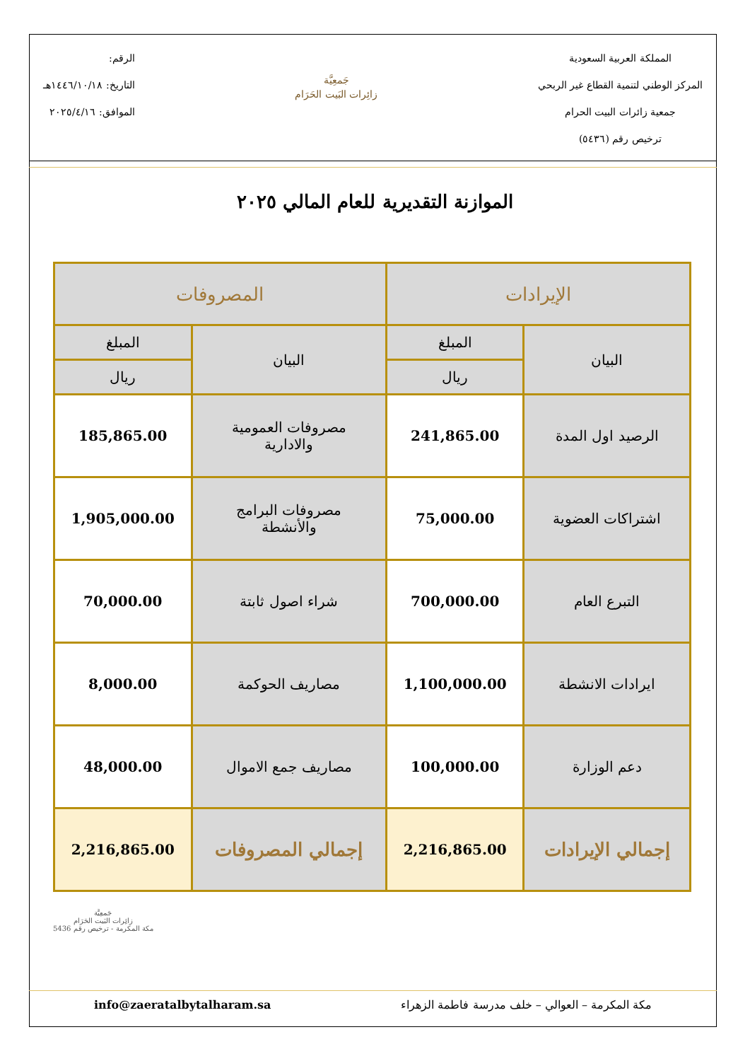المملكة العربية السعودية
المركز الوطني لتنمية القطاع غير الربحي
جمعية زائرات البيت الحرام
ترخيص رقم (٥٤٣٦)
جَمعِيَّة
زائِرات البَيت الحَرَام
الرقم:
التاريخ: ١٤٤٦/١٠/١٨هـ
الموافق: ٢٠٢٥/٤/١٦
الموازنة التقديرية للعام المالي ٢٠٢٥
| الإيرادات | | المصروفات | |
| --- | --- | --- | --- |
| البيان | المبلغ | البيان | المبلغ |
| | ريال | | ريال |
| الرصيد اول المدة | 241,865.00 | مصروفات العمومية والادارية | 185,865.00 |
| اشتراكات العضوية | 75,000.00 | مصروفات البرامج والأنشطة | 1,905,000.00 |
| التبرع العام | 700,000.00 | شراء اصول ثابتة | 70,000.00 |
| ايرادات الانشطة | 1,100,000.00 | مصاريف الحوكمة | 8,000.00 |
| دعم الوزارة | 100,000.00 | مصاريف جمع الاموال | 48,000.00 |
| إجمالي الإيرادات | 2,216,865.00 | إجمالي المصروفات | 2,216,865.00 |
جَمعِيَّة
زائِرات البَيت الحَرَام
مكة المكرمة - ترخيص رقم 5436
مكة المكرمة – العوالي – خلف مدرسة فاطمة الزهراء info@zaeratalbytalharam.sa